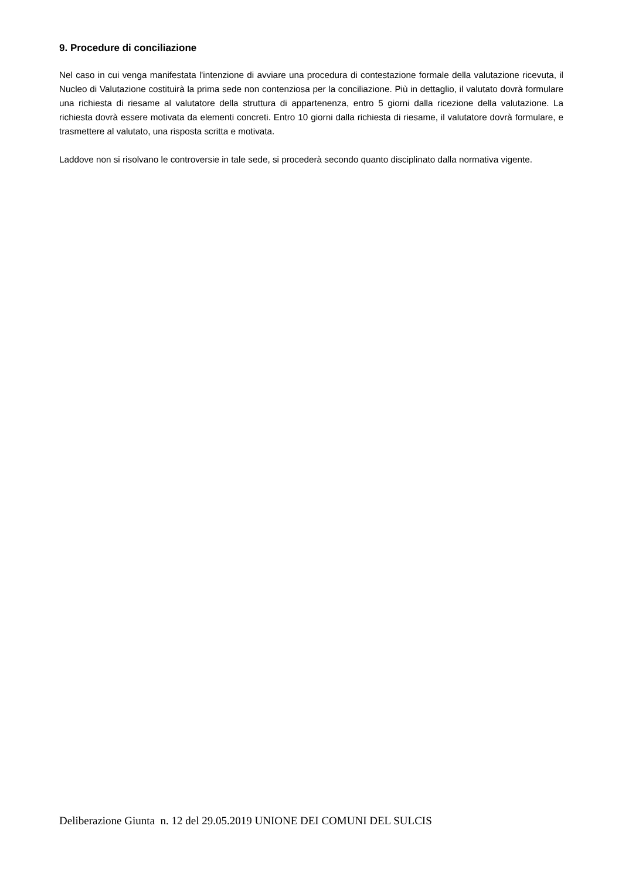9. Procedure di conciliazione
Nel caso in cui venga manifestata l'intenzione di avviare una procedura di contestazione formale della valutazione ricevuta, il Nucleo di Valutazione costituirà la prima sede non contenziosa per la conciliazione. Più in dettaglio, il valutato dovrà formulare una richiesta di riesame al valutatore della struttura di appartenenza, entro 5 giorni dalla ricezione della valutazione. La richiesta dovrà essere motivata da elementi concreti. Entro 10 giorni dalla richiesta di riesame, il valutatore dovrà formulare, e trasmettere al valutato, una risposta scritta e motivata.
Laddove non si risolvano le controversie in tale sede, si procederà secondo quanto disciplinato dalla normativa vigente.
Deliberazione Giunta n. 12 del 29.05.2019 UNIONE DEI COMUNI DEL SULCIS